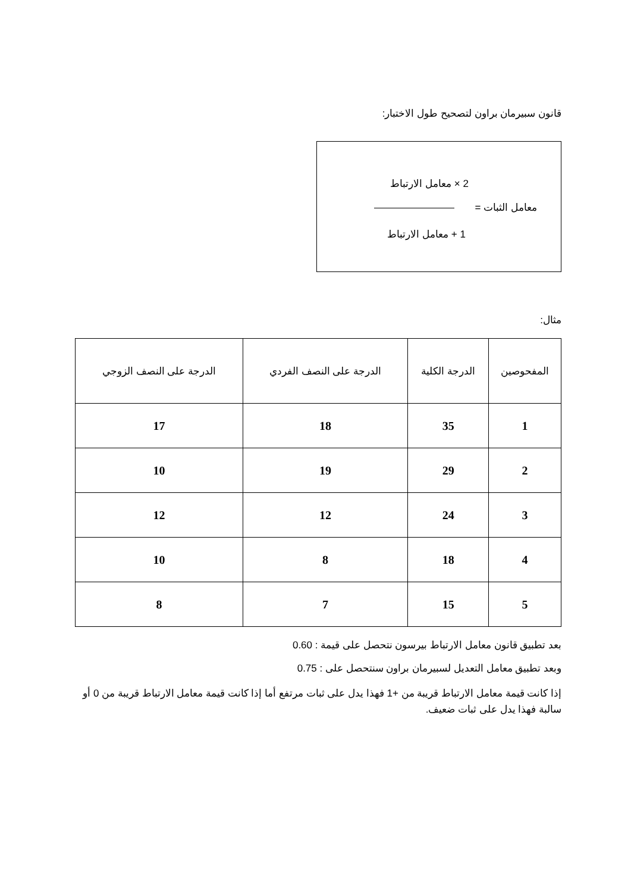قانون سبيرمان براون لتصحيح طول الاختبار:
2 × معامل الارتباط
معامل الثبات =
1 + معامل الارتباط
مثال:
| المفحوصين | الدرجة الكلية | الدرجة على النصف الفردي | الدرجة على النصف الزوجي |
| --- | --- | --- | --- |
| 1 | 35 | 18 | 17 |
| 2 | 29 | 19 | 10 |
| 3 | 24 | 12 | 12 |
| 4 | 18 | 8 | 10 |
| 5 | 15 | 7 | 8 |
بعد تطبيق قانون معامل الارتباط بيرسون نتحصل على قيمة : 0.60
وبعد تطبيق معامل التعديل لسبيرمان براون سنتحصل على : 0.75
إذا كانت قيمة معامل الارتباط قريبة من +1 فهذا يدل على ثبات مرتفع أما إذا كانت قيمة معامل الارتباط قريبة من 0 أو سالبة فهذا يدل على ثبات ضعيف.